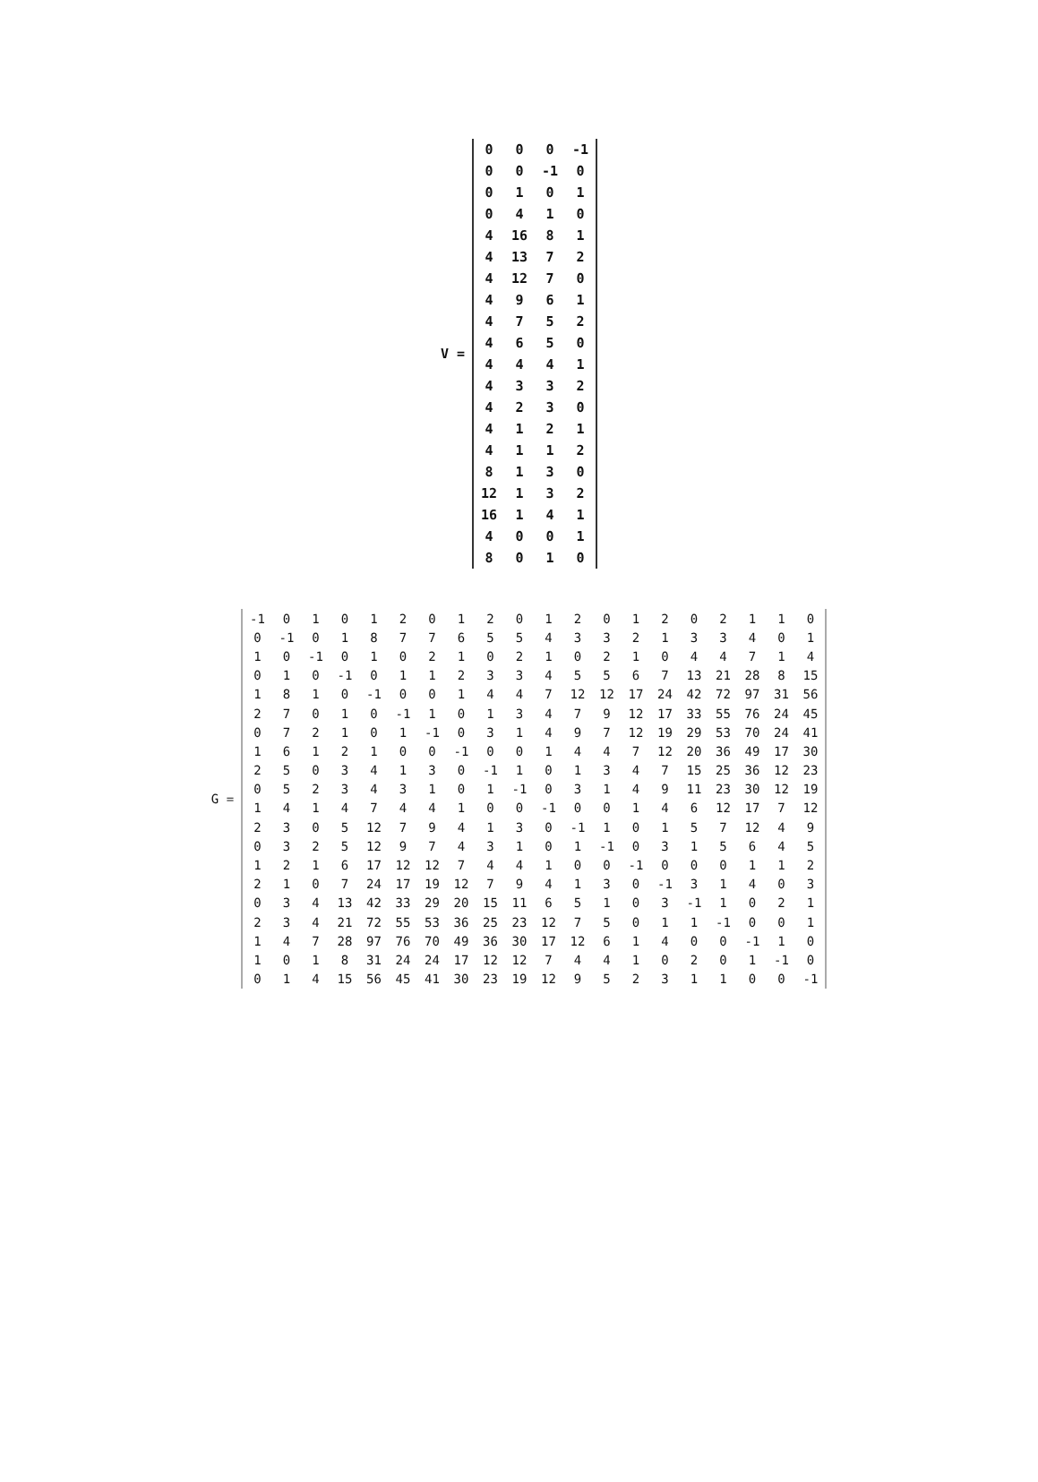V =
| 0 | 0 | 0 | -1 |
| 0 | 0 | -1 | 0 |
| 0 | 1 | 0 | 1 |
| 0 | 4 | 1 | 0 |
| 4 | 16 | 8 | 1 |
| 4 | 13 | 7 | 2 |
| 4 | 12 | 7 | 0 |
| 4 | 9 | 6 | 1 |
| 4 | 7 | 5 | 2 |
| 4 | 6 | 5 | 0 |
| 4 | 4 | 4 | 1 |
| 4 | 3 | 3 | 2 |
| 4 | 2 | 3 | 0 |
| 4 | 1 | 2 | 1 |
| 4 | 1 | 1 | 2 |
| 8 | 1 | 3 | 0 |
| 12 | 1 | 3 | 2 |
| 16 | 1 | 4 | 1 |
| 4 | 0 | 0 | 1 |
| 8 | 0 | 1 | 0 |
G =
| -1 | 0 | 1 | 0 | 1 | 2 | 0 | 1 | 2 | 0 | 1 | 2 | 0 | 1 | 2 | 0 | 2 | 1 | 1 | 0 |
| 0 | -1 | 0 | 1 | 8 | 7 | 7 | 6 | 5 | 5 | 4 | 3 | 3 | 2 | 1 | 3 | 3 | 4 | 0 | 1 |
| 1 | 0 | -1 | 0 | 1 | 0 | 2 | 1 | 0 | 2 | 1 | 0 | 2 | 1 | 0 | 4 | 4 | 7 | 1 | 4 |
| 0 | 1 | 0 | -1 | 0 | 1 | 1 | 2 | 3 | 3 | 4 | 5 | 5 | 6 | 7 | 13 | 21 | 28 | 8 | 15 |
| 1 | 8 | 1 | 0 | -1 | 0 | 0 | 1 | 4 | 4 | 7 | 12 | 12 | 17 | 24 | 42 | 72 | 97 | 31 | 56 |
| 2 | 7 | 0 | 1 | 0 | -1 | 1 | 0 | 1 | 3 | 4 | 7 | 9 | 12 | 17 | 33 | 55 | 76 | 24 | 45 |
| 0 | 7 | 2 | 1 | 0 | 1 | -1 | 0 | 3 | 1 | 4 | 9 | 7 | 12 | 19 | 29 | 53 | 70 | 24 | 41 |
| 1 | 6 | 1 | 2 | 1 | 0 | 0 | -1 | 0 | 0 | 1 | 4 | 4 | 7 | 12 | 20 | 36 | 49 | 17 | 30 |
| 2 | 5 | 0 | 3 | 4 | 1 | 3 | 0 | -1 | 1 | 0 | 1 | 3 | 4 | 7 | 15 | 25 | 36 | 12 | 23 |
| 0 | 5 | 2 | 3 | 4 | 3 | 1 | 0 | 1 | -1 | 0 | 3 | 1 | 4 | 9 | 11 | 23 | 30 | 12 | 19 |
| 1 | 4 | 1 | 4 | 7 | 4 | 4 | 1 | 0 | 0 | -1 | 0 | 0 | 1 | 4 | 6 | 12 | 17 | 7 | 12 |
| 2 | 3 | 0 | 5 | 12 | 7 | 9 | 4 | 1 | 3 | 0 | -1 | 1 | 0 | 1 | 5 | 7 | 12 | 4 | 9 |
| 0 | 3 | 2 | 5 | 12 | 9 | 7 | 4 | 3 | 1 | 0 | 1 | -1 | 0 | 3 | 1 | 5 | 6 | 4 | 5 |
| 1 | 2 | 1 | 6 | 17 | 12 | 12 | 7 | 4 | 4 | 1 | 0 | 0 | -1 | 0 | 0 | 0 | 1 | 1 | 2 |
| 2 | 1 | 0 | 7 | 24 | 17 | 19 | 12 | 7 | 9 | 4 | 1 | 3 | 0 | -1 | 3 | 1 | 4 | 0 | 3 |
| 0 | 3 | 4 | 13 | 42 | 33 | 29 | 20 | 15 | 11 | 6 | 5 | 1 | 0 | 3 | -1 | 1 | 0 | 2 | 1 |
| 2 | 3 | 4 | 21 | 72 | 55 | 53 | 36 | 25 | 23 | 12 | 7 | 5 | 0 | 1 | 1 | -1 | 0 | 0 | 1 |
| 1 | 4 | 7 | 28 | 97 | 76 | 70 | 49 | 36 | 30 | 17 | 12 | 6 | 1 | 4 | 0 | 0 | -1 | 1 | 0 |
| 1 | 0 | 1 | 8 | 31 | 24 | 24 | 17 | 12 | 12 | 7 | 4 | 4 | 1 | 0 | 2 | 0 | 1 | -1 | 0 |
| 0 | 1 | 4 | 15 | 56 | 45 | 41 | 30 | 23 | 19 | 12 | 9 | 5 | 2 | 3 | 1 | 1 | 0 | 0 | -1 |